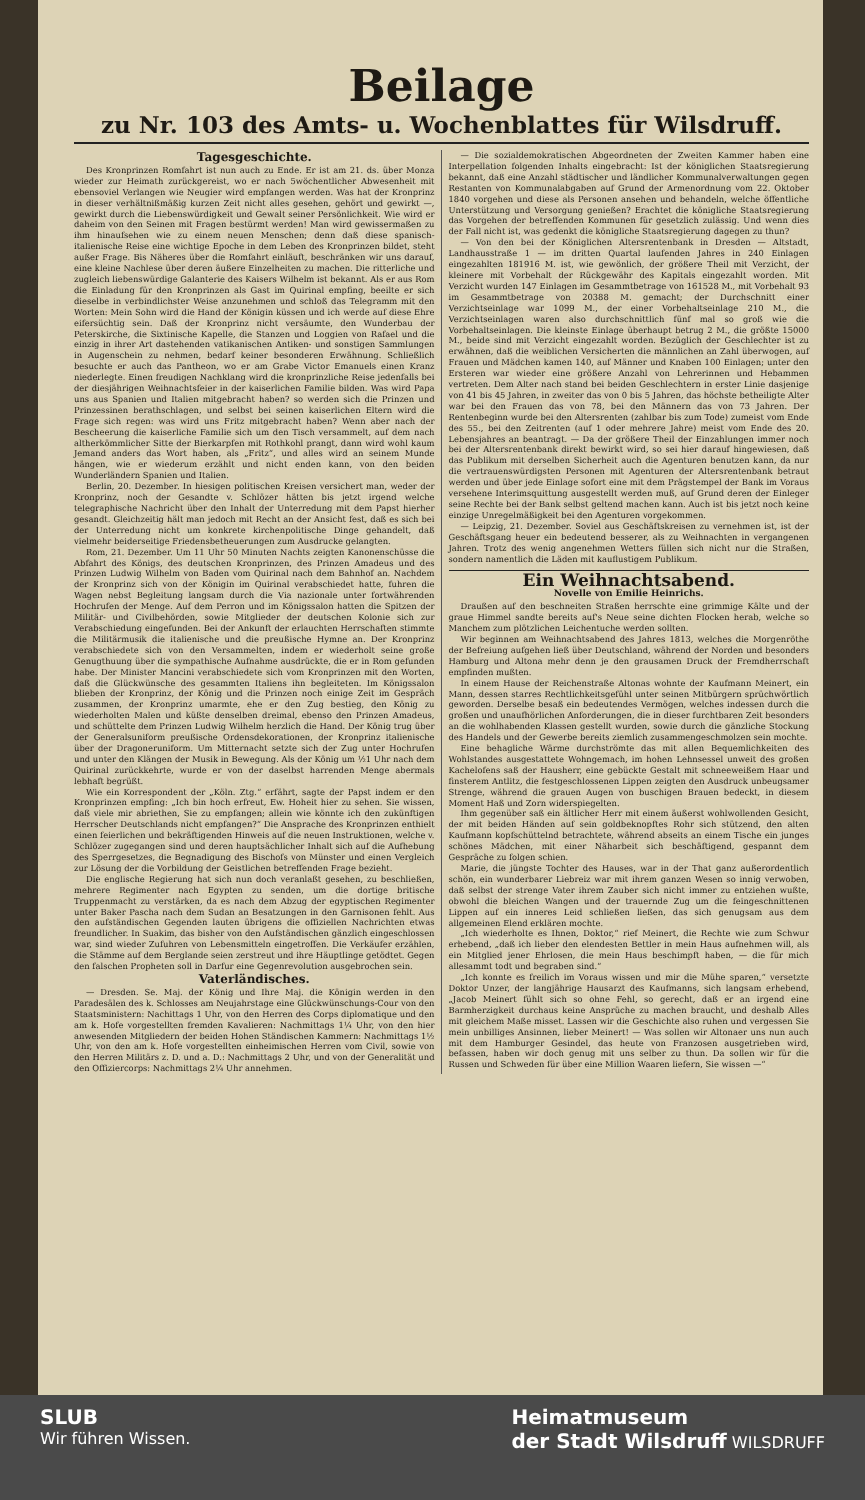Beilage
zu Nr. 103 des Amts- u. Wochenblattes für Wilsdruff.
Tagesgeschichte.
Des Kronprinzen Romfahrt ist nun auch zu Ende. Er ist am 21. ds. über Monza wieder zur Heimath zurückgereist, wo er nach 5wöchentlicher Abwesenheit mit ebensoviel Verlangen wie Neugier wird empfangen werden. Was hat der Kronprinz in dieser verhältnißmäßig kurzen Zeit nicht alles gesehen, gehört und gewirkt —, gewirkt durch die Liebenswürdigkeit und Gewalt seiner Persönlichkeit. Wie wird er daheim von den Seinen mit Fragen bestürmt werden! Man wird gewissermaßen zu ihm hinaufsehen wie zu einem neuen Menschen; denn daß diese spanisch-italienische Reise eine wichtige Epoche in dem Leben des Kronprinzen bildet, steht außer Frage. Bis Näheres über die Romfahrt einläuft, beschränken wir uns darauf, eine kleine Nachlese über deren äußere Einzelheiten zu machen. Die ritterliche und zugleich liebenswürdige Galanterie des Kaisers Wilhelm ist bekannt. Als er aus Rom die Einladung für den Kronprinzen als Gast im Quirinal empfing, beeilte er sich dieselbe in verbindlichster Weise anzunehmen und schloß das Telegramm mit den Worten: Mein Sohn wird die Hand der Königin küssen und ich werde auf diese Ehre eifersüchtig sein. Daß der Kronprinz nicht versäumte, den Wunderbau der Peterskirche, die Sixtinische Kapelle, die Stanzen und Loggien von Rafael und die einzig in ihrer Art dastehenden vatikanischen Antiken- und sonstigen Sammlungen in Augenschein zu nehmen, bedarf keiner besonderen Erwähnung. Schließlich besuchte er auch das Pantheon, wo er am Grabe Victor Emanuels einen Kranz niederlegte. Einen freudigen Nachklang wird die kronprinzliche Reise jedenfalls bei der diesjährigen Weihnachtsfeier in der kaiserlichen Familie bilden. Was wird Papa uns aus Spanien und Italien mitgebracht haben? so werden sich die Prinzen und Prinzessinen berathschlagen, und selbst bei seinen kaiserlichen Eltern wird die Frage sich regen: was wird uns Fritz mitgebracht haben? Wenn aber nach der Bescheerung die kaiserliche Familie sich um den Tisch versammelt, auf dem nach altherkömmlicher Sitte der Bierkarpfen mit Rothkohl prangt, dann wird wohl kaum Jemand anders das Wort haben, als „Fritz“, und alles wird an seinem Munde hängen, wie er wiederum erzählt und nicht enden kann, von den beiden Wunderländern Spanien und Italien.
Berlin, 20. Dezember. In hiesigen politischen Kreisen versichert man, weder der Kronprinz, noch der Gesandte v. Schlözer hätten bis jetzt irgend welche telegraphische Nachricht über den Inhalt der Unterredung mit dem Papst hierher gesandt. Gleichzeitig hält man jedoch mit Recht an der Ansicht fest, daß es sich bei der Unterredung nicht um konkrete kirchenpolitische Dinge gehandelt, daß vielmehr beiderseitige Friedensbetheuerungen zum Ausdrucke gelangten.
Rom, 21. Dezember. Um 11 Uhr 50 Minuten Nachts zeigten Kanonenschüsse die Abfahrt des Königs, des deutschen Kronprinzen, des Prinzen Amadeus und des Prinzen Ludwig Wilhelm von Baden vom Quirinal nach dem Bahnhof an. Nachdem der Kronprinz sich von der Königin im Quirinal verabschiedet hatte, fuhren die Wagen nebst Begleitung langsam durch die Via nazionale unter fortwährenden Hochrufen der Menge. Auf dem Perron und im Königssalon hatten die Spitzen der Militär- und Civilbehörden, sowie Mitglieder der deutschen Kolonie sich zur Verabschiedung eingefunden. Bei der Ankunft der erlauchten Herrschaften stimmte die Militärmusik die italienische und die preußische Hymne an. Der Kronprinz verabschiedete sich von den Versammelten, indem er wiederholt seine große Genugthuung über die sympathische Aufnahme ausdrückte, die er in Rom gefunden habe. Der Minister Mancini verabschiedete sich vom Kronprinzen mit den Worten, daß die Glückwünsche des gesammten Italiens ihn begleiteten. Im Königssalon blieben der Kronprinz, der König und die Prinzen noch einige Zeit im Gespräch zusammen, der Kronprinz umarmte, ehe er den Zug bestieg, den König zu wiederholten Malen und küßte denselben dreimal, ebenso den Prinzen Amadeus, und schüttelte dem Prinzen Ludwig Wilhelm herzlich die Hand. Der König trug über der Generalsuniform preußische Ordensdekorationen, der Kronprinz italienische über der Dragoneruniform. Um Mitternacht setzte sich der Zug unter Hochrufen und unter den Klängen der Musik in Bewegung. Als der König um ½1 Uhr nach dem Quirinal zurückkehrte, wurde er von der daselbst harrenden Menge abermals lebhaft begrüßt.
Wie ein Korrespondent der „Köln. Ztg.“ erfährt, sagte der Papst indem er den Kronprinzen empfing: „Ich bin hoch erfreut, Ew. Hoheit hier zu sehen. Sie wissen, daß viele mir abriethen, Sie zu empfangen; allein wie könnte ich den zukünftigen Herrscher Deutschlands nicht empfangen?“ Die Ansprache des Kronprinzen enthielt einen feierlichen und bekräftigenden Hinweis auf die neuen Instruktionen, welche v. Schlözer zugegangen sind und deren hauptsächlicher Inhalt sich auf die Aufhebung des Sperrgesetzes, die Begnadigung des Bischofs von Münster und einen Vergleich zur Lösung der die Vorbildung der Geistlichen betreffenden Frage bezieht.
Die englische Regierung hat sich nun doch veranlaßt gesehen, zu beschließen, mehrere Regimenter nach Egypten zu senden, um die dortige britische Truppenmacht zu verstärken, da es nach dem Abzug der egyptischen Regimenter unter Baker Pascha nach dem Sudan an Besatzungen in den Garnisonen fehlt. Aus den aufständischen Gegenden lauten übrigens die offiziellen Nachrichten etwas freundlicher. In Suakim, das bisher von den Aufständischen gänzlich eingeschlossen war, sind wieder Zufuhren von Lebensmitteln eingetroffen. Die Verkäufer erzählen, die Stämme auf dem Berglande seien zerstreut und ihre Häuptlinge getödtet. Gegen den falschen Propheten soll in Darfur eine Gegenrevolution ausgebrochen sein.
Vaterländisches.
— Dresden. Se. Maj. der König und Ihre Maj. die Königin werden in den Paradesälen des k. Schlosses am Neujahrstage eine Glückwünschungs-Cour von den Staatsministern: Nachittags 1 Uhr, von den Herren des Corps diplomatique und den am k. Hofe vorgestellten fremden Kavalieren: Nachmittags 1¼ Uhr, von den hier anwesenden Mitgliedern der beiden Hohen Ständischen Kammern: Nachmittags 1½ Uhr, von den am k. Hofe vorgestellten einheimischen Herren vom Civil, sowie von den Herren Militärs z. D. und a. D.: Nachmittags 2 Uhr, und von der Generalität und den Offiziercorps: Nachmittags 2¼ Uhr annehmen.
— Die sozialdemokratischen Abgeordneten der Zweiten Kammer haben eine Interpellation folgenden Inhalts eingebracht: Ist der königlichen Staatsregierung bekannt, daß eine Anzahl städtischer und ländlicher Kommunalverwaltungen gegen Restanten von Kommunalabgaben auf Grund der Armenordnung vom 22. Oktober 1840 vorgehen und diese als Personen ansehen und behandeln, welche öffentliche Unterstützung und Versorgung genießen? Erachtet die königliche Staatsregierung das Vorgehen der betreffenden Kommunen für gesetzlich zulässig. Und wenn dies der Fall nicht ist, was gedenkt die königliche Staatsregierung dagegen zu thun?
— Von den bei der Königlichen Altersrentenbank in Dresden — Altstadt, Landhausstraße 1 — im dritten Quartal laufenden Jahres in 240 Einlagen eingezahlten 181916 M. ist, wie gewönlich, der größere Theil mit Verzicht, der kleinere mit Vorbehalt der Rückgewähr des Kapitals eingezahlt worden. Mit Verzicht wurden 147 Einlagen im Gesammtbetrage von 161528 M., mit Vorbehalt 93 im Gesammtbetrage von 20388 M. gemacht; der Durchschnitt einer Verzichtseinlage war 1099 M., der einer Vorbehaltseinlage 210 M., die Verzichtseinlagen waren also durchschnittlich fünf mal so groß wie die Vorbehaltseinlagen. Die kleinste Einlage überhaupt betrug 2 M., die größte 15000 M., beide sind mit Verzicht eingezahlt worden. Bezüglich der Geschlechter ist zu erwähnen, daß die weiblichen Versicherten die männlichen an Zahl überwogen, auf Frauen und Mädchen kamen 140, auf Männer und Knaben 100 Einlagen; unter den Ersteren war wieder eine größere Anzahl von Lehrerinnen und Hebammen vertreten. Dem Alter nach stand bei beiden Geschlechtern in erster Linie dasjenige von 41 bis 45 Jahren, in zweiter das von 0 bis 5 Jahren, das höchste betheiligte Alter war bei den Frauen das von 78, bei den Männern das von 73 Jahren. Der Rentenbeginn wurde bei den Altersrenten (zahlbar bis zum Tode) zumeist vom Ende des 55., bei den Zeitrenten (auf 1 oder mehrere Jahre) meist vom Ende des 20. Lebensjahres an beantragt. — Da der größere Theil der Einzahlungen immer noch bei der Altersrentenbank direkt bewirkt wird, so sei hier darauf hingewiesen, daß das Publikum mit derselben Sicherheit auch die Agenturen benutzen kann, da nur die vertrauenswürdigsten Personen mit Agenturen der Altersrentenbank betraut werden und über jede Einlage sofort eine mit dem Prägstempel der Bank im Voraus versehene Interimsquittung ausgestellt werden muß, auf Grund deren der Einleger seine Rechte bei der Bank selbst geltend machen kann. Auch ist bis jetzt noch keine einzige Unregelmäßigkeit bei den Agenturen vorgekommen.
— Leipzig, 21. Dezember. Soviel aus Geschäftskreisen zu vernehmen ist, ist der Geschäftsgang heuer ein bedeutend besserer, als zu Weihnachten in vergangenen Jahren. Trotz des wenig angenehmen Wetters füllen sich nicht nur die Straßen, sondern namentlich die Läden mit kauflustigem Publikum.
Ein Weihnachtsabend.
Novelle von Emilie Heinrichs.
Draußen auf den beschneiten Straßen herrschte eine grimmige Kälte und der graue Himmel sandte bereits auf's Neue seine dichten Flocken herab, welche so Manchem zum plötzlichen Leichentuche werden sollten.
Wir beginnen am Weihnachtsabend des Jahres 1813, welches die Morgenröthe der Befreiung aufgehen ließ über Deutschland, während der Norden und besonders Hamburg und Altona mehr denn je den grausamen Druck der Fremdherrschaft empfinden mußten.
In einem Hause der Reichenstraße Altonas wohnte der Kaufmann Meinert, ein Mann, dessen starres Rechtlichkeitsgefühl unter seinen Mitbürgern sprüchwörtlich geworden. Derselbe besaß ein bedeutendes Vermögen, welches indessen durch die großen und unaufhörlichen Anforderungen, die in dieser furchtbaren Zeit besonders an die wohlhabenden Klassen gestellt wurden, sowie durch die gänzliche Stockung des Handels und der Gewerbe bereits ziemlich zusammengeschmolzen sein mochte.
Eine behagliche Wärme durchströmte das mit allen Bequemlichkeiten des Wohlstandes ausgestattete Wohngemach, im hohen Lehnsessel unweit des großen Kachelofens saß der Hausherr, eine gebückte Gestalt mit schneeweißem Haar und finsterem Antlitz, die festgeschlossenen Lippen zeigten den Ausdruck unbeugsamer Strenge, während die grauen Augen von buschigen Brauen bedeckt, in diesem Moment Haß und Zorn widerspiegelten.
Ihm gegenüber saß ein ältlicher Herr mit einem äußerst wohlwollenden Gesicht, der mit beiden Händen auf sein goldbeknopftes Rohr sich stützend, den alten Kaufmann kopfschüttelnd betrachtete, während abseits an einem Tische ein junges schönes Mädchen, mit einer Näharbeit sich beschäftigend, gespannt dem Gespräche zu folgen schien.
Marie, die jüngste Tochter des Hauses, war in der That ganz außerordentlich schön, ein wunderbarer Liebreiz war mit ihrem ganzen Wesen so innig verwoben, daß selbst der strenge Vater ihrem Zauber sich nicht immer zu entziehen wußte, obwohl die bleichen Wangen und der trauernde Zug um die feingeschnittenen Lippen auf ein inneres Leid schließen ließen, das sich genugsam aus dem allgemeinen Elend erklären mochte.
„Ich wiederholte es Ihnen, Doktor,“ rief Meinert, die Rechte wie zum Schwur erhebend, „daß ich lieber den elendesten Bettler in mein Haus aufnehmen will, als ein Mitglied jener Ehrlosen, die mein Haus beschimpft haben, — die für mich allesammt todt und begraben sind.“
„Ich konnte es freilich im Voraus wissen und mir die Mühe sparen,“ versetzte Doktor Unzer, der langjährige Hausarzt des Kaufmanns, sich langsam erhebend, „Jacob Meinert fühlt sich so ohne Fehl, so gerecht, daß er an irgend eine Barmherzigkeit durchaus keine Ansprüche zu machen braucht, und deshalb Alles mit gleichem Maße misset. Lassen wir die Geschichte also ruhen und vergessen Sie mein unbilliges Ansinnen, lieber Meinert! — Was sollen wir Altonaer uns nun auch mit dem Hamburger Gesindel, das heute von Franzosen ausgetrieben wird, befassen, haben wir doch genug mit uns selber zu thun. Da sollen wir für die Russen und Schweden für über eine Million Waaren liefern, Sie wissen —“
SLUB
Wir führen Wissen.
Heimatmuseum
der Stadt Wilsdruff WILSDRUFF